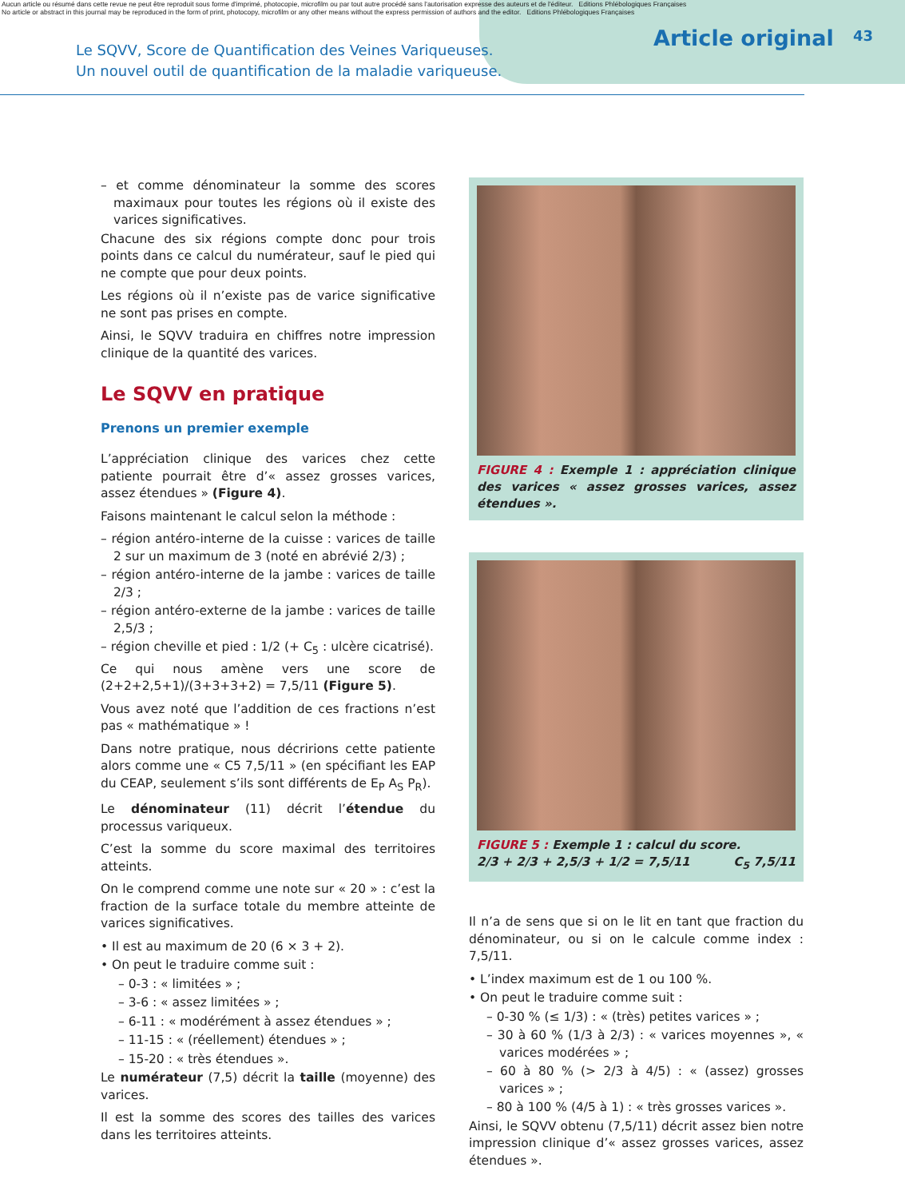Aucun article ou résumé dans cette revue ne peut être reproduit sous forme d'imprimé, photocopie, microfilm ou par tout autre procédé sans l'autorisation expresse des auteurs et de l'éditeur. Editions Phlébologiques Françaises
No article or abstract in this journal may be reproduced in the form of print, photocopy, microfilm or any other means without the express permission of authors and the editor. Editions Phlébologiques Françaises
Le SQVV, Score de Quantification des Veines Variqueuses.
Un nouvel outil de quantification de la maladie variqueuse.
Article original 43
– et comme dénominateur la somme des scores maximaux pour toutes les régions où il existe des varices significatives.
Chacune des six régions compte donc pour trois points dans ce calcul du numérateur, sauf le pied qui ne compte que pour deux points.
Les régions où il n’existe pas de varice significative ne sont pas prises en compte.
Ainsi, le SQVV traduira en chiffres notre impression clinique de la quantité des varices.
Le SQVV en pratique
Prenons un premier exemple
L’appréciation clinique des varices chez cette patiente pourrait être d’« assez grosses varices, assez étendues » (Figure 4).
Faisons maintenant le calcul selon la méthode :
– région antéro-interne de la cuisse : varices de taille 2 sur un maximum de 3 (noté en abrévié 2/3) ;
– région antéro-interne de la jambe : varices de taille 2/3 ;
– région antéro-externe de la jambe : varices de taille 2,5/3 ;
– région cheville et pied : 1/2 (+ C<sub>5</sub> : ulcère cicatrisé).
Ce qui nous amène vers une score de (2+2+2,5+1)/(3+3+3+2) = 7,5/11 (Figure 5).
Vous avez noté que l’addition de ces fractions n’est pas « mathématique » !
Dans notre pratique, nous décririons cette patiente alors comme une « C5 7,5/11 » (en spécifiant les EAP du CEAP, seulement s’ils sont différents de E<sub>P</sub> A<sub>S</sub> P<sub>R</sub>).
Le dénominateur (11) décrit l’étendue du processus variqueux.
C’est la somme du score maximal des territoires atteints.
On le comprend comme une note sur « 20 » : c’est la fraction de la surface totale du membre atteinte de varices significatives.
• Il est au maximum de 20 (6 × 3 + 2).
• On peut le traduire comme suit :
– 0-3 : « limitées » ;
– 3-6 : « assez limitées » ;
– 6-11 : « modérément à assez étendues » ;
– 11-15 : « (réellement) étendues » ;
– 15-20 : « très étendues ».
Le numérateur (7,5) décrit la taille (moyenne) des varices.
Il est la somme des scores des tailles des varices dans les territoires atteints.
FIGURE 4 : Exemple 1 : appréciation clinique des varices « assez grosses varices, assez étendues ».
FIGURE 5 : Exemple 1 : calcul du score.
2/3 + 2/3 + 2,5/3 + 1/2 = 7,5/11 C<sub>5</sub> 7,5/11
Il n’a de sens que si on le lit en tant que fraction du dénominateur, ou si on le calcule comme index : 7,5/11.
• L’index maximum est de 1 ou 100 %.
• On peut le traduire comme suit :
– 0-30 % (≤ 1/3) : « (très) petites varices » ;
– 30 à 60 % (1/3 à 2/3) : « varices moyennes », « varices modérées » ;
– 60 à 80 % (> 2/3 à 4/5) : « (assez) grosses varices » ;
– 80 à 100 % (4/5 à 1) : « très grosses varices ».
Ainsi, le SQVV obtenu (7,5/11) décrit assez bien notre impression clinique d’« assez grosses varices, assez étendues ».